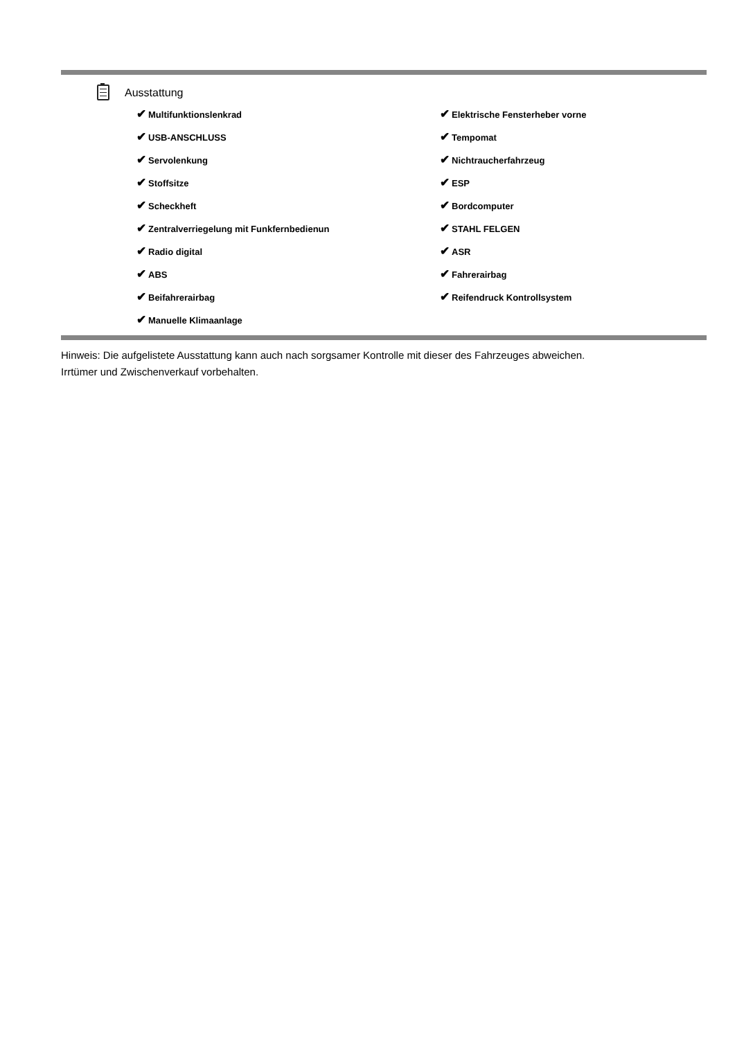Ausstattung
| ✔ Multifunktionslenkrad | ✔ Elektrische Fensterheber vorne |
| ✔ USB-ANSCHLUSS | ✔ Tempomat |
| ✔ Servolenkung | ✔ Nichtraucherfahrzeug |
| ✔ Stoffsitze | ✔ ESP |
| ✔ Scheckheft | ✔ Bordcomputer |
| ✔ Zentralverriegelung mit Funkfernbedienun | ✔ STAHL FELGEN |
| ✔ Radio digital | ✔ ASR |
| ✔ ABS | ✔ Fahrerairbag |
| ✔ Beifahrerairbag | ✔ Reifendruck Kontrollsystem |
| ✔ Manuelle Klimaanlage | |
Hinweis: Die aufgelistete Ausstattung kann auch nach sorgsamer Kontrolle mit dieser des Fahrzeuges abweichen. Irrtümer und Zwischenverkauf vorbehalten.